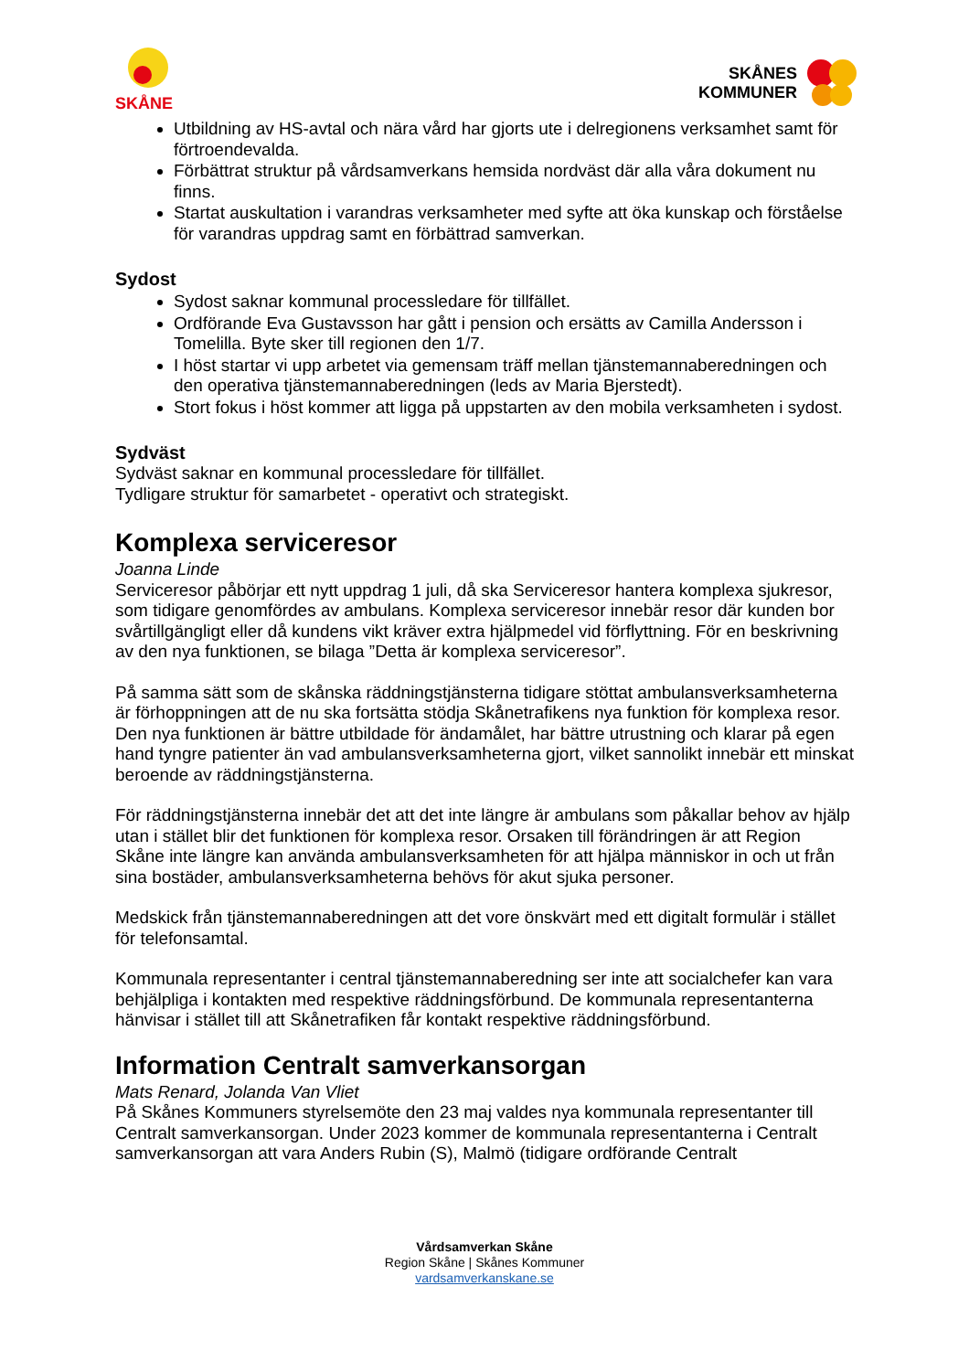SKÅNE
SKÅNES
KOMMUNER
Utbildning av HS-avtal och nära vård har gjorts ute i delregionens verksamhet samt för förtroendevalda.
Förbättrat struktur på vårdsamverkans hemsida nordväst där alla våra dokument nu finns.
Startat auskultation i varandras verksamheter med syfte att öka kunskap och förståelse för varandras uppdrag samt en förbättrad samverkan.
Sydost
Sydost saknar kommunal processledare för tillfället.
Ordförande Eva Gustavsson har gått i pension och ersätts av Camilla Andersson i Tomelilla. Byte sker till regionen den 1/7.
I höst startar vi upp arbetet via gemensam träff mellan tjänstemannaberedningen och den operativa tjänstemannaberedningen (leds av Maria Bjerstedt).
Stort fokus i höst kommer att ligga på uppstarten av den mobila verksamheten i sydost.
Sydväst
Sydväst saknar en kommunal processledare för tillfället.
Tydligare struktur för samarbetet - operativt och strategiskt.
Komplexa serviceresor
Joanna Linde
Serviceresor påbörjar ett nytt uppdrag 1 juli, då ska Serviceresor hantera komplexa sjukresor, som tidigare genomfördes av ambulans. Komplexa serviceresor innebär resor där kunden bor svårtillgängligt eller då kundens vikt kräver extra hjälpmedel vid förflyttning. För en beskrivning av den nya funktionen, se bilaga ”Detta är komplexa serviceresor”.
På samma sätt som de skånska räddningstjänsterna tidigare stöttat ambulansverksamheterna är förhoppningen att de nu ska fortsätta stödja Skånetrafikens nya funktion för komplexa resor. Den nya funktionen är bättre utbildade för ändamålet, har bättre utrustning och klarar på egen hand tyngre patienter än vad ambulansverksamheterna gjort, vilket sannolikt innebär ett minskat beroende av räddningstjänsterna.
För räddningstjänsterna innebär det att det inte längre är ambulans som påkallar behov av hjälp utan i stället blir det funktionen för komplexa resor. Orsaken till förändringen är att Region Skåne inte längre kan använda ambulansverksamheten för att hjälpa människor in och ut från sina bostäder, ambulansverksamheterna behövs för akut sjuka personer.
Medskick från tjänstemannaberedningen att det vore önskvärt med ett digitalt formulär i stället för telefonsamtal.
Kommunala representanter i central tjänstemannaberedning ser inte att socialchefer kan vara behjälpliga i kontakten med respektive räddningsförbund. De kommunala representanterna hänvisar i stället till att Skånetrafiken får kontakt respektive räddningsförbund.
Information Centralt samverkansorgan
Mats Renard, Jolanda Van Vliet
På Skånes Kommuners styrelsemöte den 23 maj valdes nya kommunala representanter till Centralt samverkansorgan. Under 2023 kommer de kommunala representanterna i Centralt samverkansorgan att vara Anders Rubin (S), Malmö (tidigare ordförande Centralt
Vårdsamverkan Skåne
Region Skåne | Skånes Kommuner
vardsamverkanskane.se